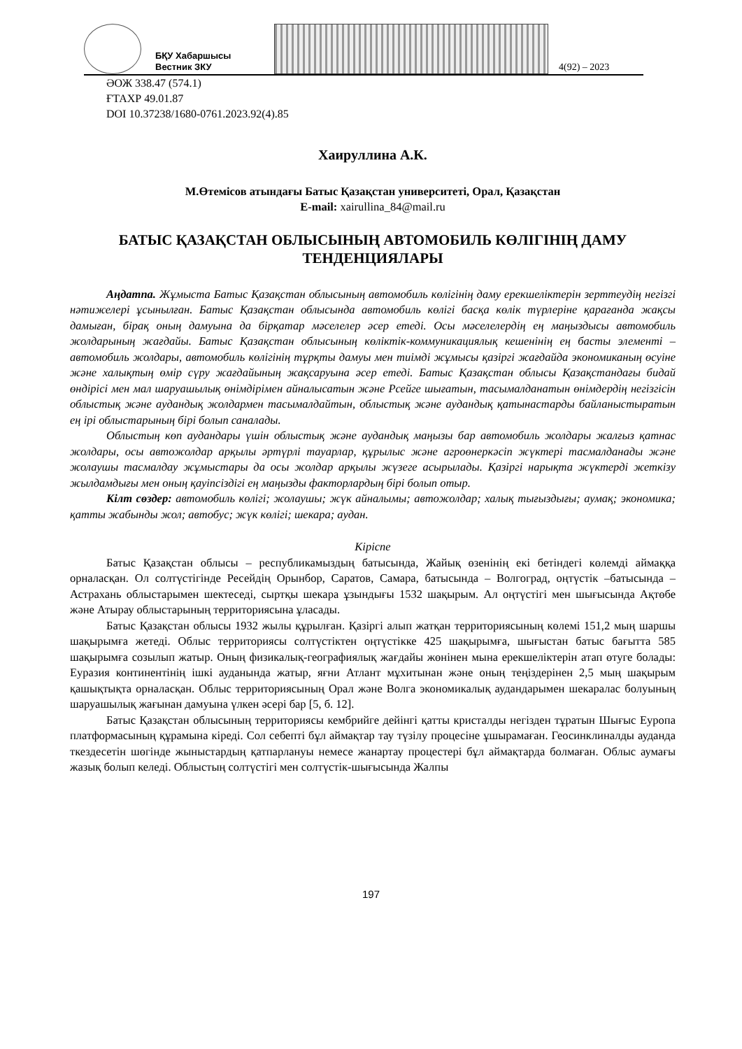БҚУ Хабаршысы
Вестник ЗКУ
4(92) – 2023
ӘОЖ 338.47 (574.1)
ҒТАХР 49.01.87
DOI 10.37238/1680-0761.2023.92(4).85
Хаируллина А.К.
М.Өтемісов атындағы Батыс Қазақстан университеті, Орал, Қазақстан
E-mail: xairullina_84@mail.ru
БАТЫС ҚАЗАҚСТАН ОБЛЫСЫНЫҢ АВТОМОБИЛЬ КӨЛІГІНІҢ ДАМУ ТЕНДЕНЦИЯЛАРЫ
Аңдатпа. Жұмыста Батыс Қазақстан облысының автомобиль көлігінің даму ерекшеліктерін зерттеудің негізгі нәтижелері ұсынылған. Батыс Қазақстан облысында автомобиль көлігі басқа көлік түрлеріне қарағанда жақсы дамыған, бірақ оның дамуына да бірқатар мәселелер әсер етеді. Осы мәселелердің ең маңыздысы автомобиль жолдарының жағдайы. Батыс Қазақстан облысының көліктік-коммуникациялық кешенінің ең басты элементі – автомобиль жолдары, автомобиль көлігінің тұрқты дамуы мен тиімді жұмысы қазіргі жағдайда экономиканың өсуіне және халықтың өмір сүру жағдайының жақсаруына әсер етеді. Батыс Қазақстан облысы Қазақстандағы бидай өндірісі мен мал шаруашылық өнімдірімен айналысатын және Рсейге шығатын, тасымалданатын өнімдердің негізгісін облыстық және аудандық жолдармен тасымалдайтын, облыстық және аудандық қатынастарды байланыстыратын ең ірі облыстарының бірі болып саналады.
Облыстың көп аудандары үшін облыстық және аудандық маңызы бар автомобиль жолдары жалғыз қатнас жолдары, осы автожолдар арқылы әртүрлі тауарлар, құрылыс және агроөнеркәсіп жүктері тасмалданады және жолаушы тасмалдау жұмыстары да осы жолдар арқылы жүзеге асырылады. Қазіргі нарықта жүктерді жеткізу жылдамдығы мен оның қауіпсіздігі ең маңызды факторлардың бірі болып отыр.
Кілт сөздер: автомобиль көлігі; жолаушы; жүк айналымы; автожолдар; халық тығыздығы; аумақ; экономика; қатты жабынды жол; автобус; жүк көлігі; шекара; аудан.
Кіріспе
Батыс Қазақстан облысы – республикамыздың батысында, Жайық өзенінің екі бетіндегі көлемді аймаққа орналасқан. Ол солтүстігінде Ресейдің Орынбор, Саратов, Самара, батысында – Волгоград, оңтүстік –батысында – Астрахань облыстарымен шектеседі, сыртқы шекара ұзындығы 1532 шақырым. Ал оңтүстігі мен шығысында Ақтөбе және Атырау облыстарының территориясына ұласады.
Батыс Қазақстан облысы 1932 жылы құрылған. Қазіргі алып жатқан территориясының көлемі 151,2 мың шаршы шақырымға жетеді. Облыс территориясы солтүстіктен оңтүстікке 425 шақырымға, шығыстан батыс бағытта 585 шақырымға созылып жатыр. Оның физикалық-географиялық жағдайы жөнінен мына ерекшеліктерін атап өтуге болады: Еуразия континентінің ішкі ауданында жатыр, яғни Атлант мұхитынан және оның теңіздерінен 2,5 мың шақырым қашықтықта орналасқан. Облыс территориясының Орал және Волга экономикалық аудандарымен шекаралас болуының шаруашылық жағынан дамуына үлкен әсері бар [5, б. 12].
Батыс Қазақстан облысының территориясы кембрийге дейінгі қатты кристалды негізден тұратын Шығыс Еуропа платформасының құрамына кіреді. Сол себепті бұл аймақтар тау түзілу процесіне ұшырамаған. Геосинклиналды ауданда ткездесетін шөгінде жыныстардың қатпарлануы немесе жанартау процестері бұл аймақтарда болмаған. Облыс аумағы жазық болып келеді. Облыстың солтүстігі мен солтүстік-шығысында Жалпы
197